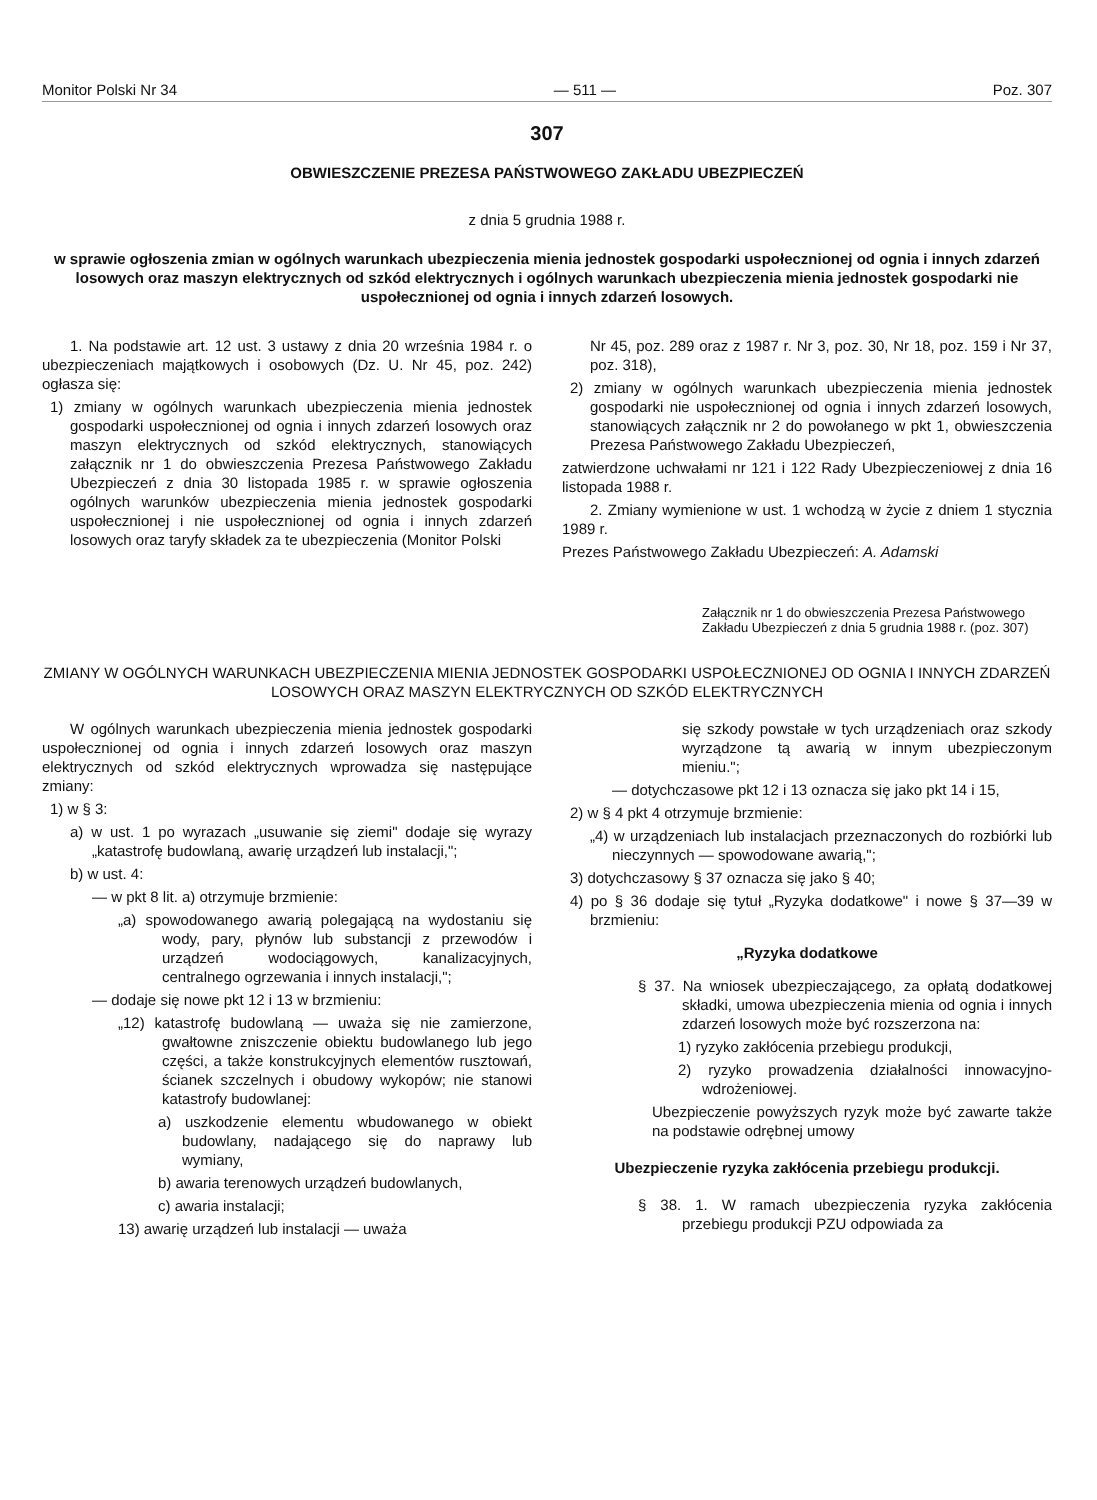Monitor Polski Nr 34 — 511 — Poz. 307
307
OBWIESZCZENIE PREZESA PAŃSTWOWEGO ZAKŁADU UBEZPIECZEŃ
z dnia 5 grudnia 1988 r.
w sprawie ogłoszenia zmian w ogólnych warunkach ubezpieczenia mienia jednostek gospodarki uspołecznionej od ognia i innych zdarzeń losowych oraz maszyn elektrycznych od szkód elektrycznych i ogólnych warunkach ubezpieczenia mienia jednostek gospodarki nie uspołecznionej od ognia i innych zdarzeń losowych.
1. Na podstawie art. 12 ust. 3 ustawy z dnia 20 września 1984 r. o ubezpieczeniach majątkowych i osobowych (Dz. U. Nr 45, poz. 242) ogłasza się:
1) zmiany w ogólnych warunkach ubezpieczenia mienia jednostek gospodarki uspołecznionej od ognia i innych zdarzeń losowych oraz maszyn elektrycznych od szkód elektrycznych, stanowiących załącznik nr 1 do obwieszczenia Prezesa Państwowego Zakładu Ubezpieczeń z dnia 30 listopada 1985 r. w sprawie ogłoszenia ogólnych warunków ubezpieczenia mienia jednostek gospodarki uspołecznionej i nie uspołecznionej od ognia i innych zdarzeń losowych oraz taryfy składek za te ubezpieczenia (Monitor Polski
Nr 45, poz. 289 oraz z 1987 r. Nr 3, poz. 30, Nr 18, poz. 159 i Nr 37, poz. 318),
2) zmiany w ogólnych warunkach ubezpieczenia mienia jednostek gospodarki nie uspołecznionej od ognia i innych zdarzeń losowych, stanowiących załącznik nr 2 do powołanego w pkt 1, obwieszczenia Prezesa Państwowego Zakładu Ubezpieczeń,
zatwierdzone uchwałami nr 121 i 122 Rady Ubezpieczeniowej z dnia 16 listopada 1988 r.
2. Zmiany wymienione w ust. 1 wchodzą w życie z dniem 1 stycznia 1989 r.
Prezes Państwowego Zakładu Ubezpieczeń: A. Adamski
Załącznik nr 1 do obwieszczenia Prezesa Państwowego Zakładu Ubezpieczeń z dnia 5 grudnia 1988 r. (poz. 307)
ZMIANY W OGÓLNYCH WARUNKACH UBEZPIECZENIA MIENIA JEDNOSTEK GOSPODARKI USPOŁECZNIONEJ OD OGNIA I INNYCH ZDARZEŃ LOSOWYCH ORAZ MASZYN ELEKTRYCZNYCH OD SZKÓD ELEKTRYCZNYCH
W ogólnych warunkach ubezpieczenia mienia jednostek gospodarki uspołecznionej od ognia i innych zdarzeń losowych oraz maszyn elektrycznych od szkód elektrycznych wprowadza się następujące zmiany:
1) w § 3:
a) w ust. 1 po wyrazach „usuwanie się ziemi" dodaje się wyrazy „katastrofę budowlaną, awarię urządzeń lub instalacji,";
b) w ust. 4:
— w pkt 8 lit. a) otrzymuje brzmienie:
„a) spowodowanego awarią polegającą na wydostaniu się wody, pary, płynów lub substancji z przewodów i urządzeń wodociągowych, kanalizacyjnych, centralnego ogrzewania i innych instalacji,";
— dodaje się nowe pkt 12 i 13 w brzmieniu:
„12) katastrofę budowlaną — uważa się nie zamierzone, gwałtowne zniszczenie obiektu budowlanego lub jego części, a także konstrukcyjnych elementów rusztowań, ścianek szczelnych i obudowy wykopów; nie stanowi katastrofy budowlanej:
a) uszkodzenie elementu wbudowanego w obiekt budowlany, nadającego się do naprawy lub wymiany,
b) awaria terenowych urządzeń budowlanych,
c) awaria instalacji;
13) awarię urządzeń lub instalacji — uważa
się szkody powstałe w tych urządzeniach oraz szkody wyrządzone tą awarią w innym ubezpieczonym mieniu.";
— dotychczasowe pkt 12 i 13 oznacza się jako pkt 14 i 15,
2) w § 4 pkt 4 otrzymuje brzmienie:
„4) w urządzeniach lub instalacjach przeznaczonych do rozbiórki lub nieczynnych — spowodowane awarią,";
3) dotychczasowy § 37 oznacza się jako § 40;
4) po § 36 dodaje się tytuł „Ryzyka dodatkowe" i nowe § 37—39 w brzmieniu:
„Ryzyka dodatkowe
§ 37. Na wniosek ubezpieczającego, za opłatą dodatkowej składki, umowa ubezpieczenia mienia od ognia i innych zdarzeń losowych może być rozszerzona na:
1) ryzyko zakłócenia przebiegu produkcji,
2) ryzyko prowadzenia działalności innowacyjno-wdrożeniowej.
Ubezpieczenie powyższych ryzyk może być zawarte także na podstawie odrębnej umowy
Ubezpieczenie ryzyka zakłócenia przebiegu produkcji.
§ 38. 1. W ramach ubezpieczenia ryzyka zakłócenia przebiegu produkcji PZU odpowiada za